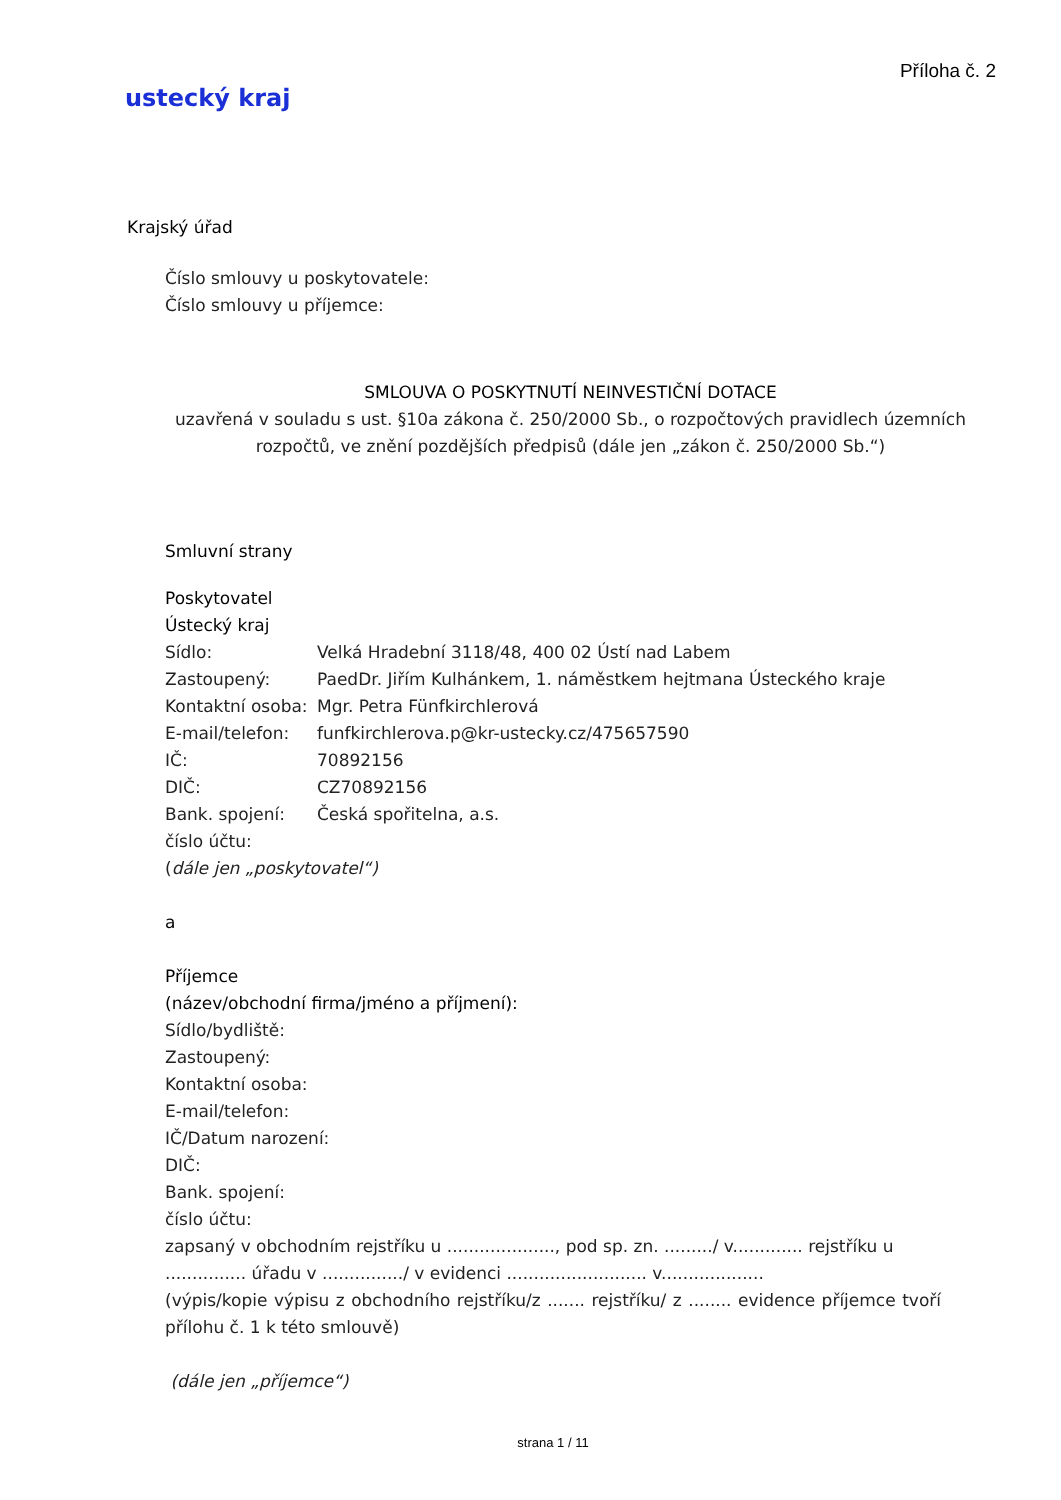Příloha č. 2
ustecký kraj
Krajský úřad
Číslo smlouvy u poskytovatele:
Číslo smlouvy u příjemce:
SMLOUVA O POSKYTNUTÍ NEINVESTIČNÍ DOTACE
uzavřená v souladu s ust. §10a zákona č. 250/2000 Sb., o rozpočtových pravidlech územních rozpočtů, ve znění pozdějších předpisů (dále jen „zákon č. 250/2000 Sb.“)
Smluvní strany
Poskytovatel
Ústecký kraj
Sídlo: Velká Hradební 3118/48, 400 02 Ústí nad Labem
Zastoupený: PaedDr. Jiřím Kulhánkem, 1. náměstkem hejtmana Ústeckého kraje
Kontaktní osoba: Mgr. Petra Fünfkirchlerová
E-mail/telefon: funfkirchlerova.p@kr-ustecky.cz/475657590
IČ: 70892156
DIČ: CZ70892156
Bank. spojení: Česká spořitelna, a.s.
číslo účtu:
(dále jen „poskytovatel“)
a
Příjemce
(název/obchodní firma/jméno a příjmení):
Sídlo/bydliště:
Zastoupený:
Kontaktní osoba:
E-mail/telefon:
IČ/Datum narození:
DIČ:
Bank. spojení:
číslo účtu:
zapsaný v obchodním rejstříku u ...................., pod sp. zn. ........./ v............. rejstříku u ............... úřadu v .............../ v evidenci .......................... v...................
(výpis/kopie výpisu z obchodního rejstříku/z ....... rejstříku/ z ........ evidence příjemce tvoří přílohu č. 1 k této smlouvě)
(dále jen „příjemce“)
strana 1 / 11